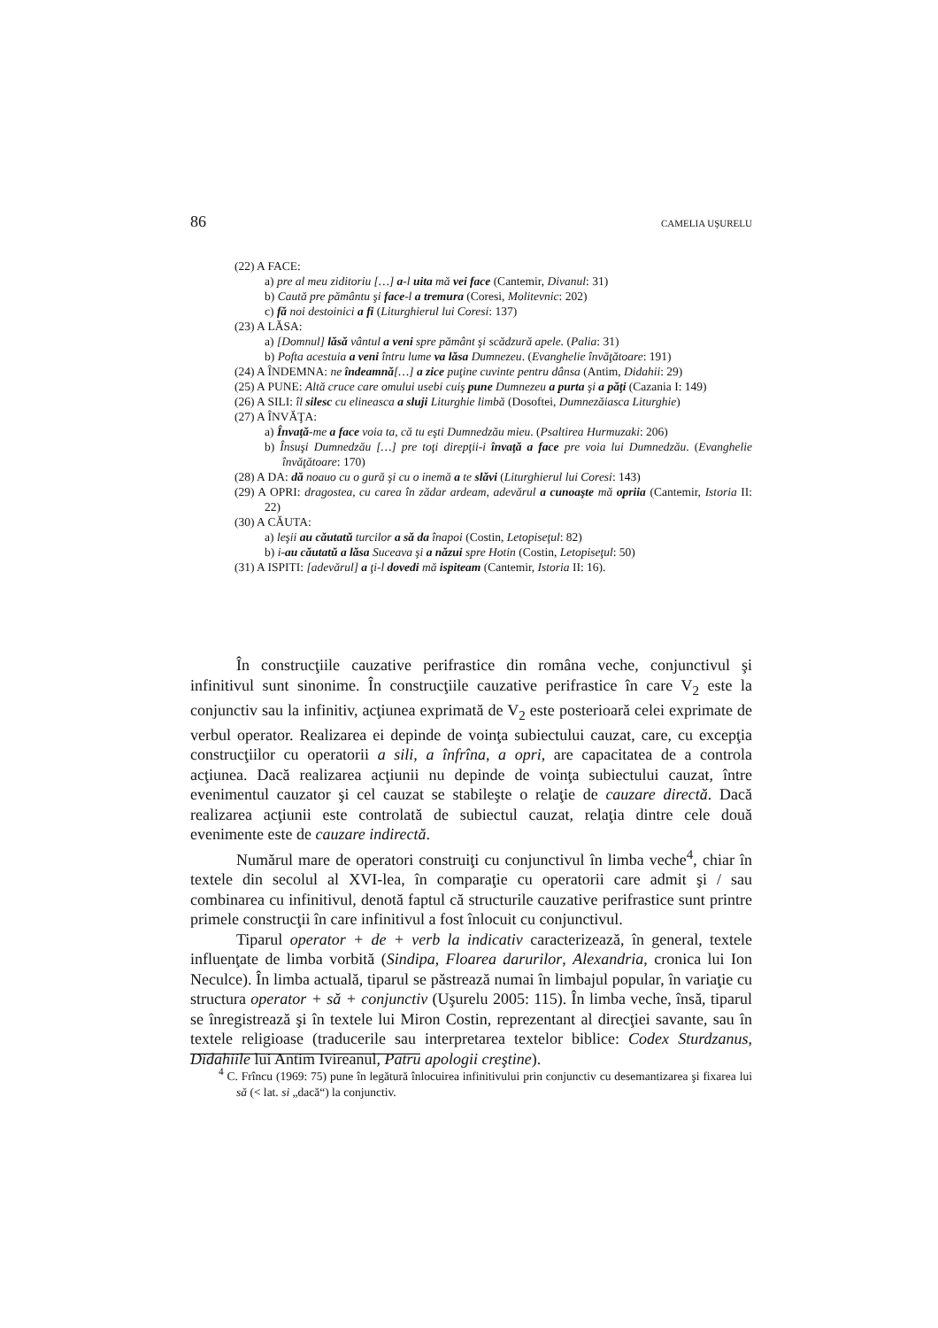86 CAMELIA UŞURELU
(22) A FACE:
a) pre al meu ziditoriu […] a-l uita mă vei face (Cantemir, Divanul: 31)
b) Caută pre pământu şi face-l a tremura (Coresi, Molitevnic: 202)
c) fă noi destoinici a fi (Liturghierul lui Coresi: 137)
(23) A LĂSA:
a) [Domnul] lăsă vântul a veni spre pământ şi scădzură apele. (Palia: 31)
b) Pofta acestuia a veni întru lume va lăsa Dumnezeu. (Evanghelie învăţătoare: 191)
(24) A ÎNDEMNA: ne îndeamnă[…] a zice puţine cuvinte pentru dânsa (Antim, Didahii: 29)
(25) A PUNE: Altă cruce care omului usebi cuiş pune Dumnezeu a purta şi a păţi (Cazania I: 149)
(26) A SILI: îl silesc cu elineasca a sluji Liturghie limbă (Dosoftei, Dumnezăiasca Liturghie)
(27) A ÎNVĂŢA:
a) Învaţă-me a face voia ta, că tu eşti Dumnedzău mieu. (Psaltirea Hurmuzaki: 206)
b) Însuşi Dumnedzău […] pre toţi direpţii-i învaţă a face pre voia lui Dumnedzău. (Evanghelie învăţătoare: 170)
(28) A DA: dă noauo cu o gură şi cu o inemă a te slăvi (Liturghierul lui Coresi: 143)
(29) A OPRI: dragostea, cu carea în zădar ardeam, adevărul a cunoaşte mă opriia (Cantemir, Istoria II: 22)
(30) A CĂUTA:
a) leşii au căutatŭ turcilor a să da înapoi (Costin, Letopiseţul: 82)
b) i-au căutatŭ a lăsa Suceava şi a năzui spre Hotin (Costin, Letopiseţul: 50)
(31) A ISPITI: [adevărul] a ţi-l dovedi mă ispiteam (Cantemir, Istoria II: 16).
În construcţiile cauzative perifrastice din româna veche, conjunctivul şi infinitivul sunt sinonime. În construcţiile cauzative perifrastice în care V<sub>2</sub> este la conjunctiv sau la infinitiv, acţiunea exprimată de V<sub>2</sub> este posterioară celei exprimate de verbul operator. Realizarea ei depinde de voinţa subiectului cauzat, care, cu excepţia construcţiilor cu operatorii a sili, a înfrîna, a opri, are capacitatea de a controla acţiunea. Dacă realizarea acţiunii nu depinde de voinţa subiectului cauzat, între evenimentul cauzator şi cel cauzat se stabileşte o relaţie de cauzare directă. Dacă realizarea acţiunii este controlată de subiectul cauzat, relaţia dintre cele două evenimente este de cauzare indirectă.
Numărul mare de operatori construiţi cu conjunctivul în limba veche<sup>4</sup>, chiar în textele din secolul al XVI-lea, în comparaţie cu operatorii care admit şi / sau combinarea cu infinitivul, denotă faptul că structurile cauzative perifrastice sunt printre primele construcţii în care infinitivul a fost înlocuit cu conjunctivul.
Tiparul operator + de + verb la indicativ caracterizează, în general, textele influenţate de limba vorbită (Sindipa, Floarea darurilor, Alexandria, cronica lui Ion Neculce). În limba actuală, tiparul se păstrează numai în limbajul popular, în variaţie cu structura operator + să + conjunctiv (Uşurelu 2005: 115). În limba veche, însă, tiparul se înregistrează şi în textele lui Miron Costin, reprezentant al direcţiei savante, sau în textele religioase (traducerile sau interpretarea textelor biblice: Codex Sturdzanus, Didahiile lui Antim Ivireanul, Patru apologii creştine).
<sup>4</sup> C. Frîncu (1969: 75) pune în legătură înlocuirea infinitivului prin conjunctiv cu desemantizarea şi fixarea lui să (< lat. si „dacă“) la conjunctiv.